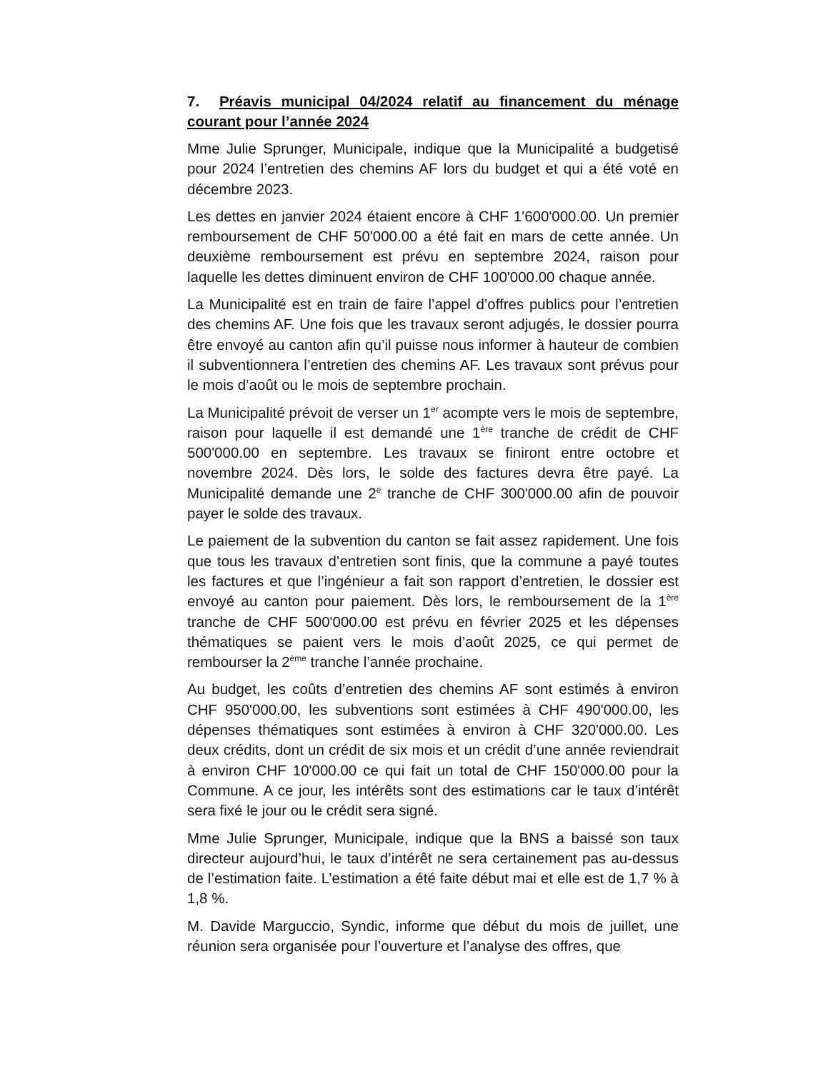7. Préavis municipal 04/2024 relatif au financement du ménage courant pour l’année 2024
Mme Julie Sprunger, Municipale, indique que la Municipalité a budgetisé pour 2024 l’entretien des chemins AF lors du budget et qui a été voté en décembre 2023.
Les dettes en janvier 2024 étaient encore à CHF 1'600'000.00. Un premier remboursement de CHF 50'000.00 a été fait en mars de cette année. Un deuxième remboursement est prévu en septembre 2024, raison pour laquelle les dettes diminuent environ de CHF 100'000.00 chaque année.
La Municipalité est en train de faire l’appel d’offres publics pour l’entretien des chemins AF. Une fois que les travaux seront adjugés, le dossier pourra être envoyé au canton afin qu’il puisse nous informer à hauteur de combien il subventionnera l’entretien des chemins AF. Les travaux sont prévus pour le mois d’août ou le mois de septembre prochain.
La Municipalité prévoit de verser un 1<sup>er</sup> acompte vers le mois de septembre, raison pour laquelle il est demandé une 1<sup>ère</sup> tranche de crédit de CHF 500'000.00 en septembre. Les travaux se finiront entre octobre et novembre 2024. Dès lors, le solde des factures devra être payé. La Municipalité demande une 2<sup>e</sup> tranche de CHF 300'000.00 afin de pouvoir payer le solde des travaux.
Le paiement de la subvention du canton se fait assez rapidement. Une fois que tous les travaux d’entretien sont finis, que la commune a payé toutes les factures et que l’ingénieur a fait son rapport d’entretien, le dossier est envoyé au canton pour paiement. Dès lors, le remboursement de la 1<sup>ère</sup> tranche de CHF 500'000.00 est prévu en février 2025 et les dépenses thématiques se paient vers le mois d’août 2025, ce qui permet de rembourser la 2<sup>ème</sup> tranche l’année prochaine.
Au budget, les coûts d’entretien des chemins AF sont estimés à environ CHF 950'000.00, les subventions sont estimées à CHF 490'000.00, les dépenses thématiques sont estimées à environ à CHF 320'000.00. Les deux crédits, dont un crédit de six mois et un crédit d’une année reviendrait à environ CHF 10'000.00 ce qui fait un total de CHF 150'000.00 pour la Commune. A ce jour, les intérêts sont des estimations car le taux d’intérêt sera fixé le jour ou le crédit sera signé.
Mme Julie Sprunger, Municipale, indique que la BNS a baissé son taux directeur aujourd’hui, le taux d’intérêt ne sera certainement pas au-dessus de l’estimation faite. L’estimation a été faite début mai et elle est de 1,7 % à 1,8 %.
M. Davide Marguccio, Syndic, informe que début du mois de juillet, une réunion sera organisée pour l’ouverture et l’analyse des offres, que